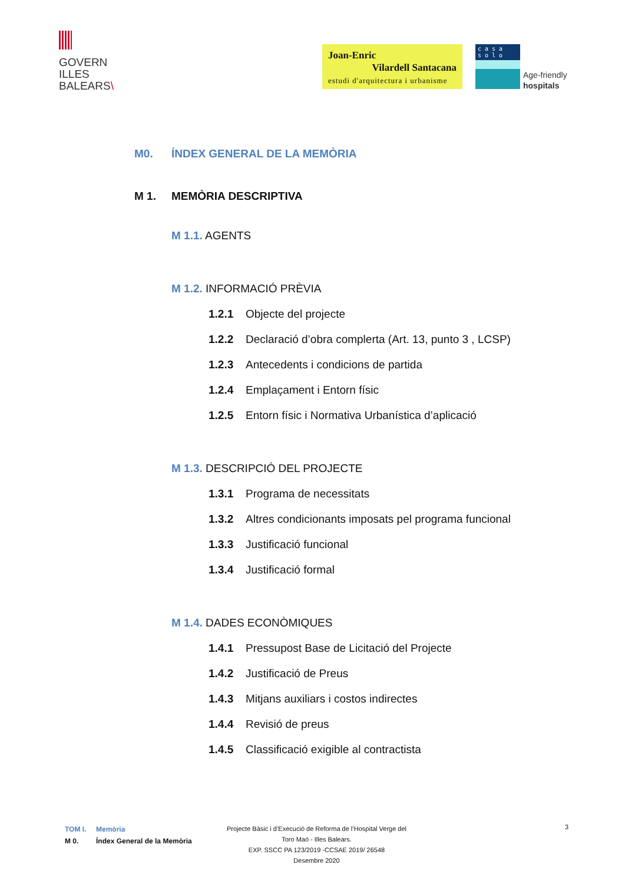GOVERN
ILLES
BALEARS\
Joan-Enric
Vilardell Santacana
estudi d'arquitectura i urbanisme
c a s a
s o l o
Age-friendly
hospitals
M0. ÍNDEX GENERAL DE LA MEMÒRIA
M 1. MEMÒRIA DESCRIPTIVA
M 1.1. AGENTS
M 1.2. INFORMACIÓ PRÈVIA
1.2.1 Objecte del projecte
1.2.2 Declaració d’obra complerta (Art. 13, punto 3 , LCSP)
1.2.3 Antecedents i condicions de partida
1.2.4 Emplaçament i Entorn físic
1.2.5 Entorn físic i Normativa Urbanística d’aplicació
M 1.3. DESCRIPCIÓ DEL PROJECTE
1.3.1 Programa de necessitats
1.3.2 Altres condicionants imposats pel programa funcional
1.3.3 Justificació funcional
1.3.4 Justificació formal
M 1.4. DADES ECONÒMIQUES
1.4.1 Pressupost Base de Licitació del Projecte
1.4.2 Justificació de Preus
1.4.3 Mitjans auxiliars i costos indirectes
1.4.4 Revisió de preus
1.4.5 Classificació exigible al contractista
TOM I. Memòria
M 0. Índex General de la Memòria
Projecte Bàsic i d’Execució de Reforma de l’Hospital Verge del
Toro Maó - Illes Balears.
EXP. SSCC PA 123/2019 -CCSAE 2019/ 26548
Desembre 2020
3